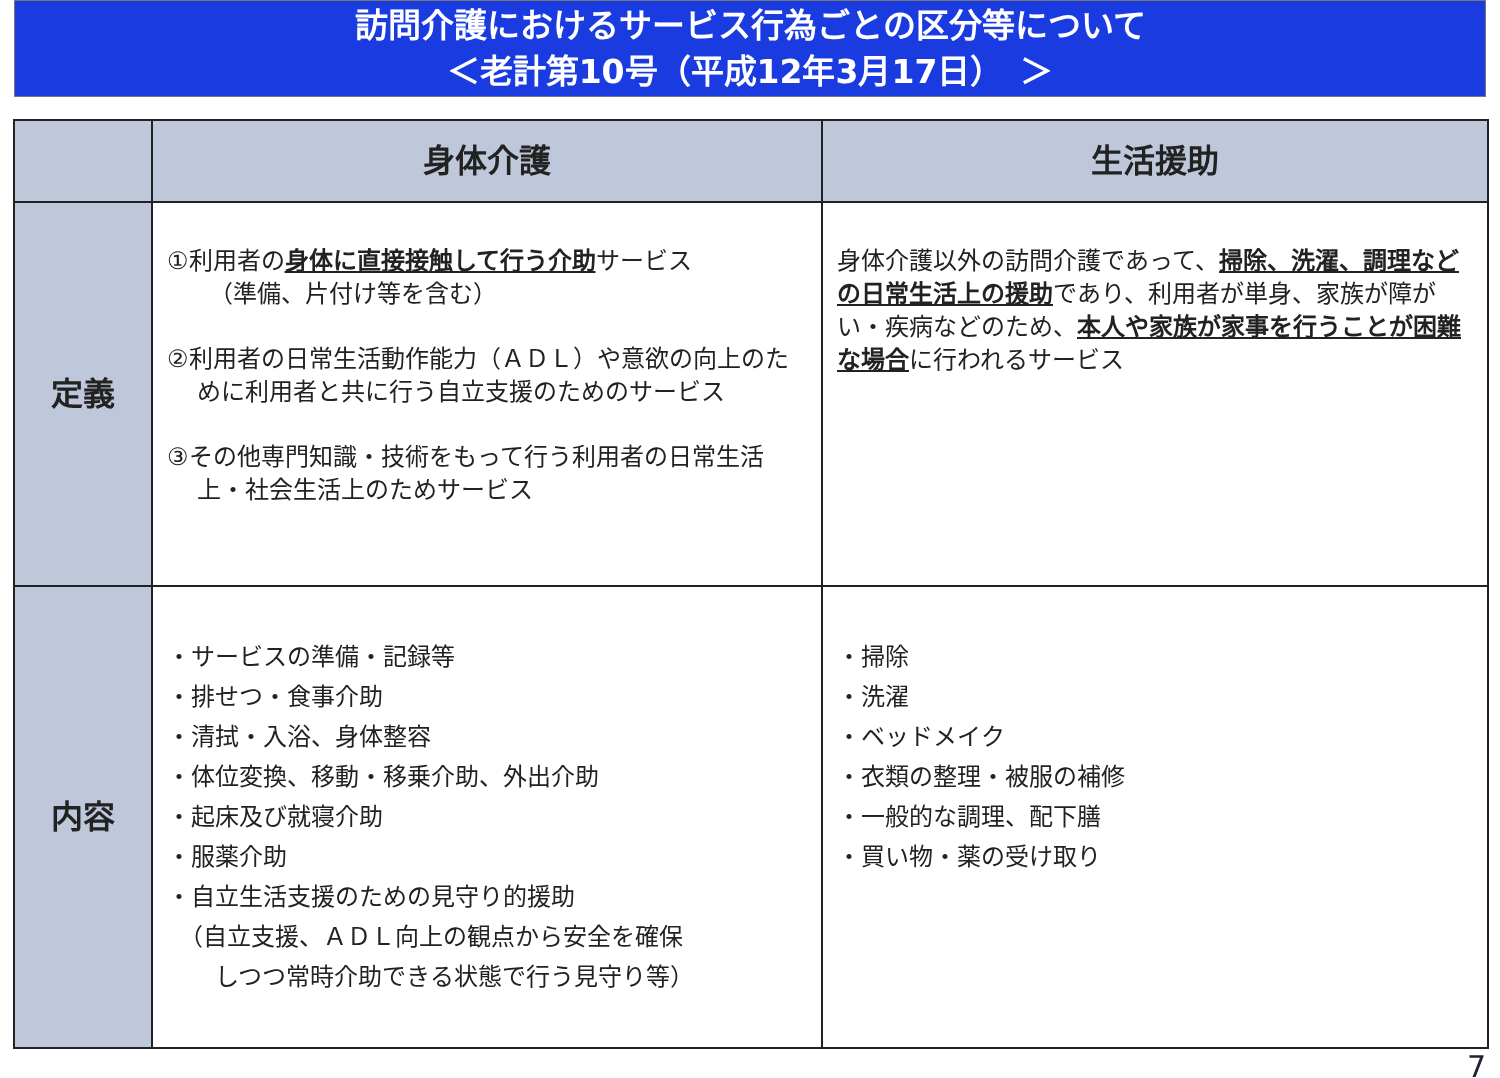訪問介護におけるサービス行為ごとの区分等について
＜老計第10号（平成12年3月17日）　＞
| | 身体介護 | 生活援助 |
| --- | --- | --- |
| 定義 | ①利用者の 身体に直接接触して行う介助 サービス （準備、片付け等を含む） ②利用者の日常生活動作能力（ＡＤＬ）や意欲の向上のために利用者と共に行う自立支援のためのサービス ③その他専門知識・技術をもって行う利用者の日常生活上・社会生活上のためサービス | 身体介護以外の訪問介護であって、 掃除、洗濯、調理などの日常生活上の援助 であり、利用者が単身、家族が障がい・疾病などのため、 本人や家族が家事を行うことが困難な場合 に行われるサービス |
| 内容 | ・サービスの準備・記録等 ・排せつ・食事介助 ・清拭・入浴、身体整容 ・体位変換、移動・移乗介助、外出介助 ・起床及び就寝介助 ・服薬介助 ・自立生活支援のための見守り的援助 （自立支援、ＡＤＬ向上の観点から安全を確保 しつつ常時介助できる状態で行う見守り等） | ・掃除 ・洗濯 ・ベッドメイク ・衣類の整理・被服の補修 ・一般的な調理、配下膳 ・買い物・薬の受け取り |
7